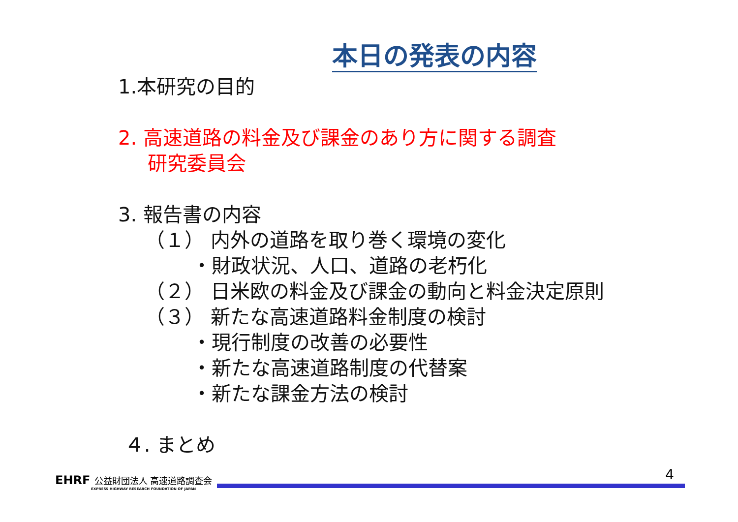本日の発表の内容
1.本研究の目的
2. 高速道路の料金及び課金のあり方に関する調査
研究委員会
3. 報告書の内容
（１） 内外の道路を取り巻く環境の変化
・財政状況、人口、道路の老朽化
（２） 日米欧の料金及び課金の動向と料金決定原則
（３） 新たな高速道路料金制度の検討
・現行制度の改善の必要性
・新たな高速道路制度の代替案
・新たな課金方法の検討
４. まとめ
4 EHRF 公益財団法人 高速道路調査会
EXPRESS HIGHWAY RESEARCH FOUNDATION OF JAPAN